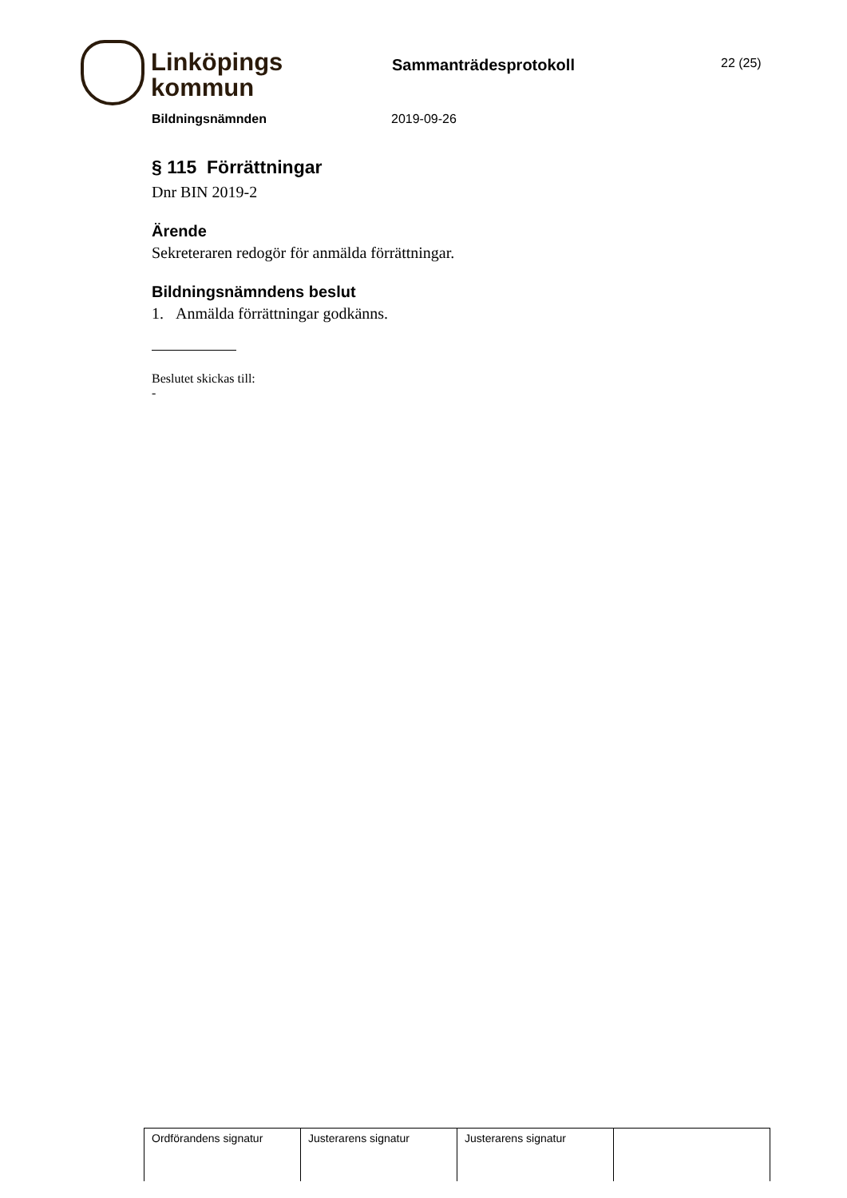Linköpings
kommun
Sammanträdesprotokoll
22 (25)
Bildningsnämnden 2019-09-26
§ 115 Förrättningar
Dnr BIN 2019-2
Ärende
Sekreteraren redogör för anmälda förrättningar.
Bildningsnämndens beslut
1. Anmälda förrättningar godkänns.
Beslutet skickas till:
-
| Ordförandens signatur | Justerarens signatur | Justerarens signatur | |